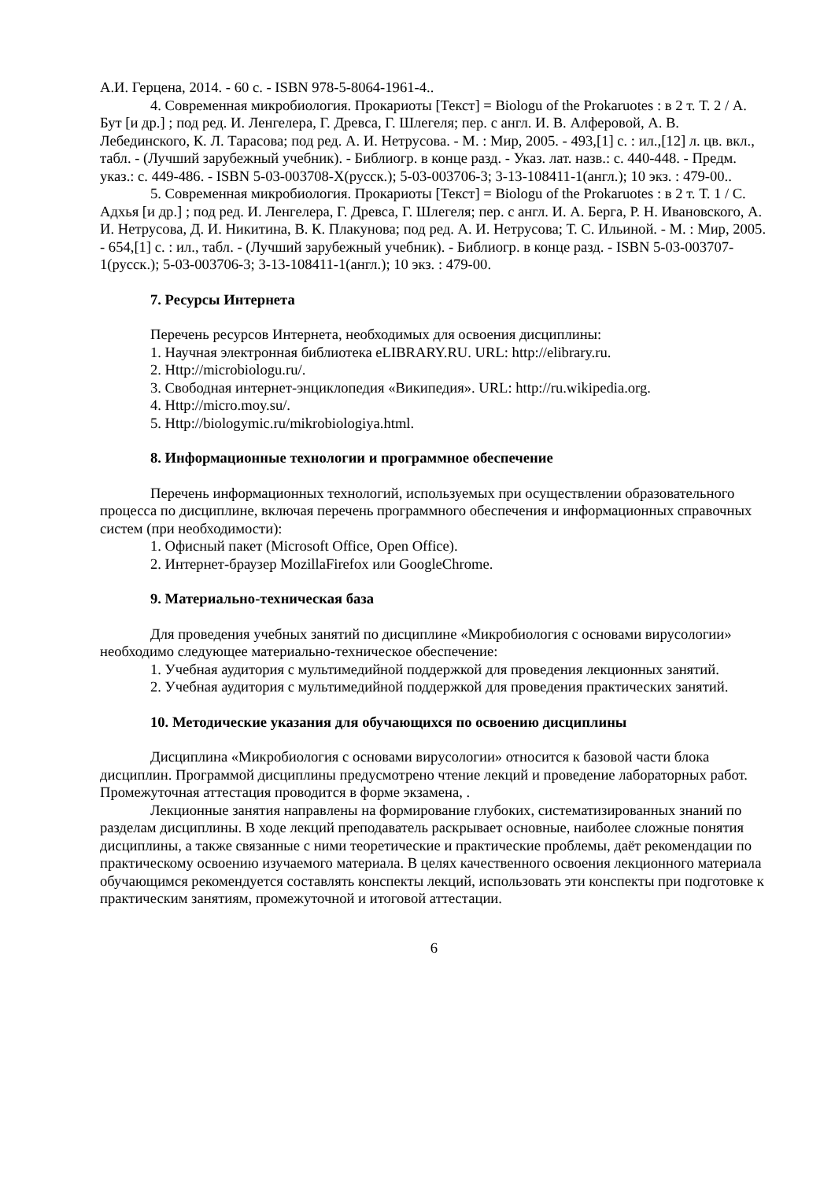А.И. Герцена, 2014. - 60 с. - ISBN 978-5-8064-1961-4..
4. Современная микробиология. Прокариоты [Текст] = Biologu of the Prokaruotes : в 2 т. Т. 2 / А. Бут [и др.] ; под ред. И. Ленгелера, Г. Древса, Г. Шлегеля; пер. с англ. И. В. Алферовой, А. В. Лебединского, К. Л. Тарасова; под ред. А. И. Нетрусова. - М. : Мир, 2005. - 493,[1] с. : ил.,[12] л. цв. вкл., табл. - (Лучший зарубежный учебник). - Библиогр. в конце разд. - Указ. лат. назв.: с. 440-448. - Предм. указ.: с. 449-486. - ISBN 5-03-003708-X(русск.); 5-03-003706-3; 3-13-108411-1(англ.); 10 экз. : 479-00..
5. Современная микробиология. Прокариоты [Текст] = Biologu of the Prokaruotes : в 2 т. Т. 1 / С. Адхья [и др.] ; под ред. И. Ленгелера, Г. Древса, Г. Шлегеля; пер. с англ. И. А. Берга, Р. Н. Ивановского, А. И. Нетрусова, Д. И. Никитина, В. К. Плакунова; под ред. А. И. Нетрусова; Т. С. Ильиной. - М. : Мир, 2005. - 654,[1] с. : ил., табл. - (Лучший зарубежный учебник). - Библиогр. в конце разд. - ISBN 5-03-003707-1(русск.); 5-03-003706-3; 3-13-108411-1(англ.); 10 экз. : 479-00.
7. Ресурсы Интернета
Перечень ресурсов Интернета, необходимых для освоения дисциплины:
1. Научная электронная библиотека eLIBRARY.RU. URL: http://elibrary.ru.
2. Http://microbiologu.ru/.
3. Свободная интернет-энциклопедия «Википедия». URL: http://ru.wikipedia.org.
4. Http://micro.moy.su/.
5. Http://biologymic.ru/mikrobiologiya.html.
8. Информационные технологии и программное обеспечение
Перечень информационных технологий, используемых при осуществлении образовательного процесса по дисциплине, включая перечень программного обеспечения и информационных справочных систем (при необходимости):
1. Офисный пакет (Microsoft Office, Open Office).
2. Интернет-браузер MozillaFirefox или GoogleChrome.
9. Материально-техническая база
Для проведения учебных занятий по дисциплине «Микробиология с основами вирусологии» необходимо следующее материально-техническое обеспечение:
1. Учебная аудитория с мультимедийной поддержкой для проведения лекционных занятий.
2. Учебная аудитория с мультимедийной поддержкой для проведения практических занятий.
10. Методические указания для обучающихся по освоению дисциплины
Дисциплина «Микробиология с основами вирусологии» относится к базовой части блока дисциплин. Программой дисциплины предусмотрено чтение лекций и проведение лабораторных работ. Промежуточная аттестация проводится в форме экзамена, .
Лекционные занятия направлены на формирование глубоких, систематизированных знаний по разделам дисциплины. В ходе лекций преподаватель раскрывает основные, наиболее сложные понятия дисциплины, а также связанные с ними теоретические и практические проблемы, даёт рекомендации по практическому освоению изучаемого материала. В целях качественного освоения лекционного материала обучающимся рекомендуется составлять конспекты лекций, использовать эти конспекты при подготовке к практическим занятиям, промежуточной и итоговой аттестации.
6